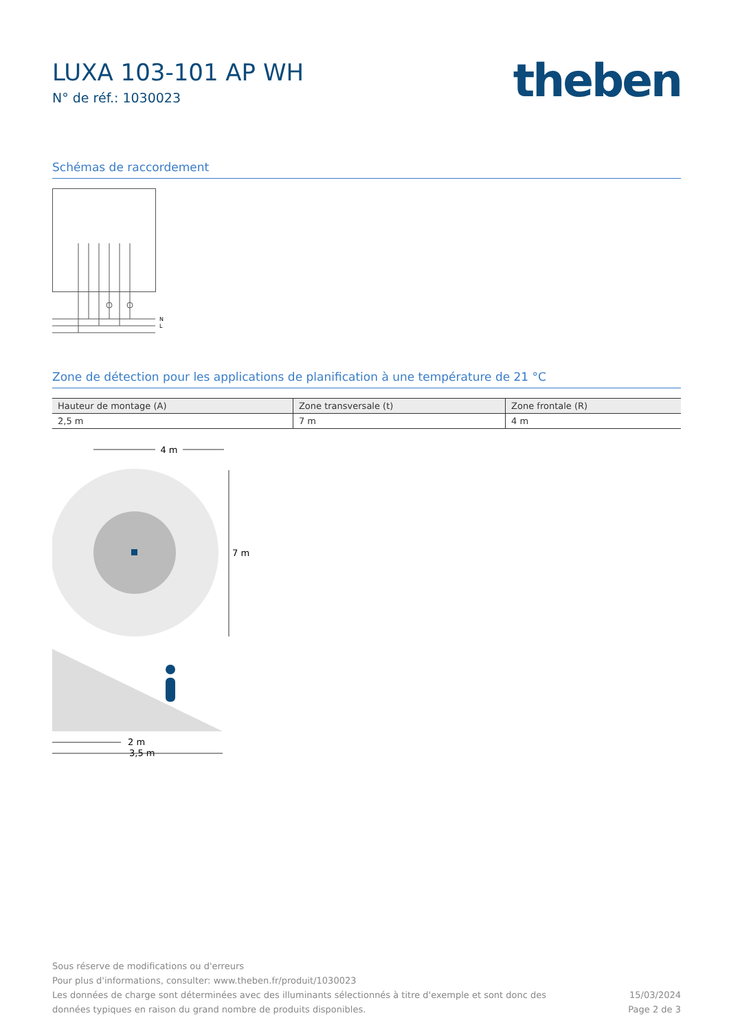LUXA 103-101 AP WH
N° de réf.: 1030023
theben
Schémas de raccordement
N
L
Zone de détection pour les applications de planification à une température de 21 °C
| Hauteur de montage (A) | Zone transversale (t) | Zone frontale (R) |
| --- | --- | --- |
| 2,5 m | 7 m | 4 m |
4 m
7 m
2 m
3,5 m
Sous réserve de modifications ou d'erreurs
Pour plus d'informations, consulter: www.theben.fr/produit/1030023
Les données de charge sont déterminées avec des illuminants sélectionnés à titre d'exemple et sont donc des
données typiques en raison du grand nombre de produits disponibles.
15/03/2024
Page 2 de 3